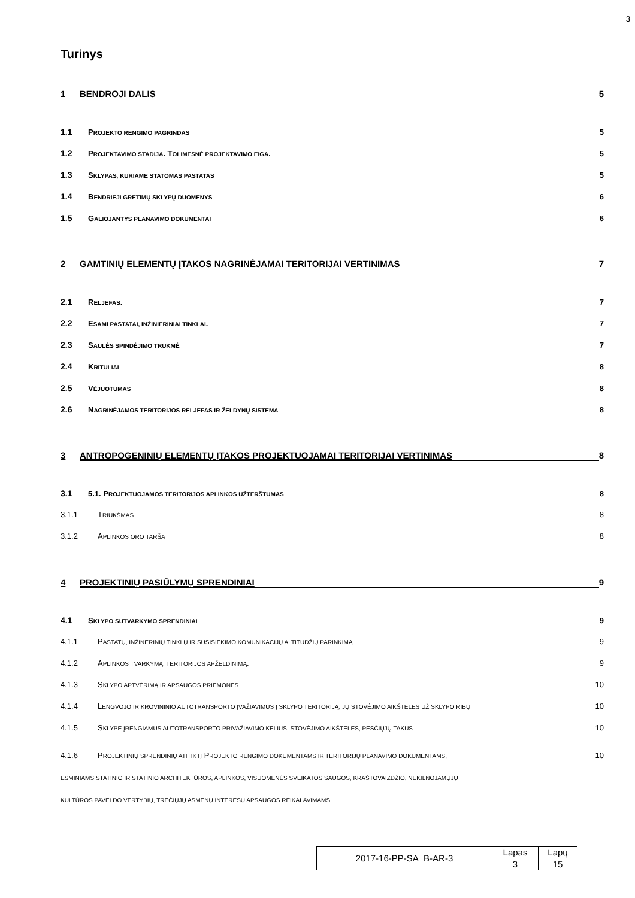3
Turinys
1 BENDROJI DALIS 5
1.1 PROJEKTO RENGIMO PAGRINDAS 5
1.2 PROJEKTAVIMO STADIJA. TOLIMESNĖ PROJEKTAVIMO EIGA. 5
1.3 SKLYPAS, KURIAME STATOMAS PASTATAS 5
1.4 BENDRIEJI GRETIMŲ SKLYPŲ DUOMENYS 6
1.5 GALIOJANTYS PLANAVIMO DOKUMENTAI 6
2 GAMTINIŲ ELEMENTŲ ĮTAKOS NAGRINĖJAMAI TERITORIJAI VERTINIMAS 7
2.1 RELJEFAS. 7
2.2 ESAMI PASTATAI, INŽINIERINIAI TINKLAI. 7
2.3 SAULĖS SPINDĖJIMO TRUKMĖ 7
2.4 KRITULIAI 8
2.5 VĖJUOTUMAS 8
2.6 NAGRINĖJAMOS TERITORIJOS RELJEFAS IR ŽELDYNŲ SISTEMA 8
3 ANTROPOGENINIŲ ELEMENTŲ ĮTAKOS PROJEKTUOJAMAI TERITORIJAI VERTINIMAS 8
3.1 5.1. PROJEKTUOJAMOS TERITORIJOS APLINKOS UŽTERŠTUMAS 8
3.1.1 TRIUKŠMAS 8
3.1.2 APLINKOS ORO TARŠA 8
4 PROJEKTINIŲ PASIŪLYMŲ SPRENDINIAI 9
4.1 SKLYPO SUTVARKYMO SPRENDINIAI 9
4.1.1 PASTATŲ, INŽINERINIŲ TINKLŲ IR SUSISIEKIMO KOMUNIKACIJŲ ALTITUDŽIŲ PARINKIMĄ 9
4.1.2 APLINKOS TVARKYMĄ, TERITORIJOS APŽELDINIMĄ. 9
4.1.3 SKLYPO APTVĖRIMĄ IR APSAUGOS PRIEMONES 10
4.1.4 LENGVOJO IR KROVININIO AUTOTRANSPORTO ĮVAŽIAVIMUS Į SKLYPO TERITORIJĄ, JŲ STOVĖJIMO AIKŠTELES UŽ SKLYPO RIBŲ 10
4.1.5 SKLYPE ĮRENGIAMUS AUTOTRANSPORTO PRIVAŽIAVIMO KELIUS, STOVĖJIMO AIKŠTELES, PĖSČIŲJŲ TAKUS 10
4.1.6 PROJEKTINIŲ SPRENDINIŲ ATITIKTĮ PROJEKTO RENGIMO DOKUMENTAMS IR TERITORIJŲ PLANAVIMO DOKUMENTAMS,
ESMINIAMS STATINIO IR STATINIO ARCHITEKTŪROS, APLINKOS, VISUOMENĖS SVEIKATOS SAUGOS, KRAŠTOVAIZDŽIO, NEKILNOJAMŲJŲ
KULTŪROS PAVELDO VERTYBIŲ, TREČIŲJŲ ASMENŲ INTERESŲ APSAUGOS REIKALAVIMAMS 10
| 2017-16-PP-SA_B-AR-3 | Lapas | Lapų |
| | 3 | 15 |